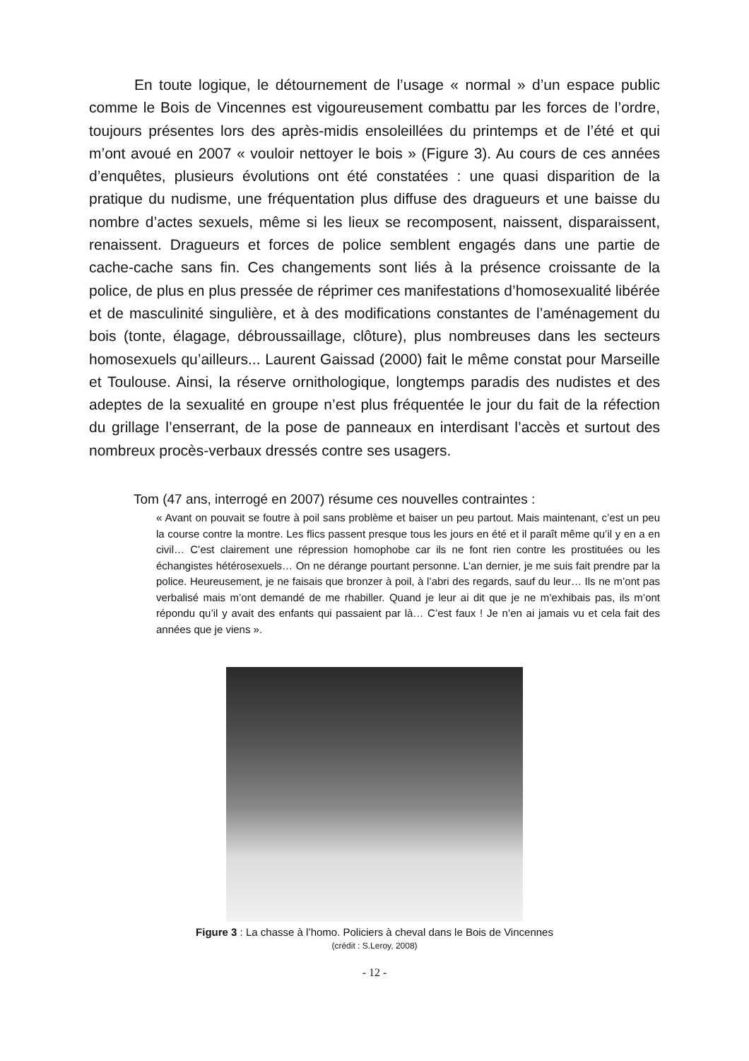En toute logique, le détournement de l’usage « normal » d’un espace public comme le Bois de Vincennes est vigoureusement combattu par les forces de l’ordre, toujours présentes lors des après-midis ensoleillées du printemps et de l’été et qui m’ont avoué en 2007 « vouloir nettoyer le bois » (Figure 3). Au cours de ces années d’enquêtes, plusieurs évolutions ont été constatées : une quasi disparition de la pratique du nudisme, une fréquentation plus diffuse des dragueurs et une baisse du nombre d’actes sexuels, même si les lieux se recomposent, naissent, disparaissent, renaissent. Dragueurs et forces de police semblent engagés dans une partie de cache-cache sans fin. Ces changements sont liés à la présence croissante de la police, de plus en plus pressée de réprimer ces manifestations d’homosexualité libérée et de masculinité singulière, et à des modifications constantes de l’aménagement du bois (tonte, élagage, débroussaillage, clôture), plus nombreuses dans les secteurs homosexuels qu’ailleurs... Laurent Gaissad (2000) fait le même constat pour Marseille et Toulouse. Ainsi, la réserve ornithologique, longtemps paradis des nudistes et des adeptes de la sexualité en groupe n’est plus fréquentée le jour du fait de la réfection du grillage l’enserrant, de la pose de panneaux en interdisant l’accès et surtout des nombreux procès-verbaux dressés contre ses usagers.
Tom (47 ans, interrogé en 2007) résume ces nouvelles contraintes :
« Avant on pouvait se foutre à poil sans problème et baiser un peu partout. Mais maintenant, c’est un peu la course contre la montre. Les flics passent presque tous les jours en été et il paraît même qu’il y en a en civil… C’est clairement une répression homophobe car ils ne font rien contre les prostituées ou les échangistes hétérosexuels… On ne dérange pourtant personne. L’an dernier, je me suis fait prendre par la police. Heureusement, je ne faisais que bronzer à poil, à l’abri des regards, sauf du leur… Ils ne m’ont pas verbalisé mais m’ont demandé de me rhabiller. Quand je leur ai dit que je ne m’exhibais pas, ils m’ont répondu qu’il y avait des enfants qui passaient par là… C’est faux ! Je n’en ai jamais vu et cela fait des années que je viens ».
Figure 3 : La chasse à l’homo. Policiers à cheval dans le Bois de Vincennes
(crédit : S.Leroy, 2008)
- 12 -